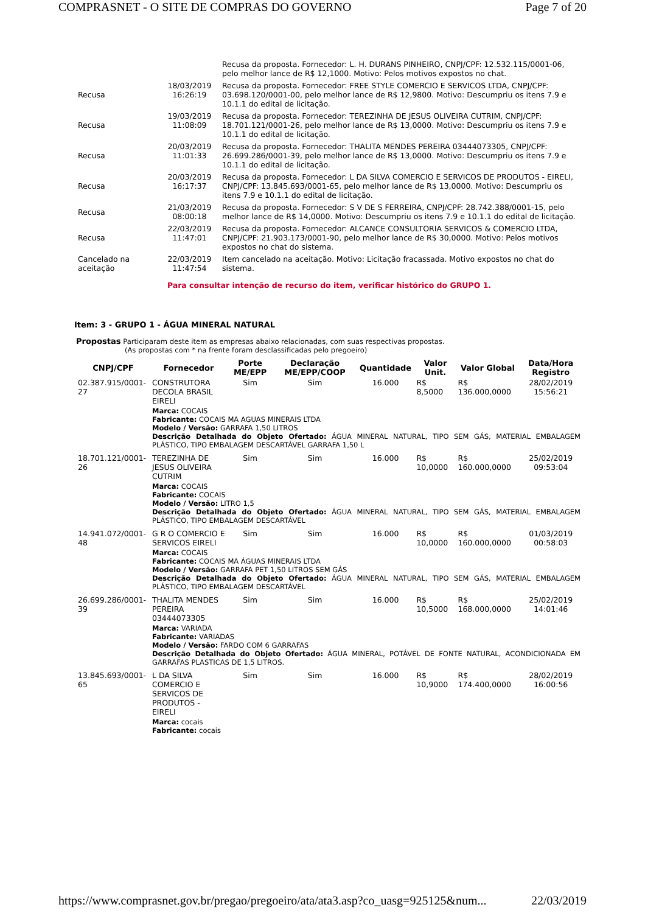COMPRASNET - O SITE DE COMPRAS DO GOVERNO Page 7 of 20
| | | Recusa da proposta. Fornecedor: L. H. DURANS PINHEIRO, CNPJ/CPF: 12.532.115/0001-06, pelo melhor lance de R$ 12,1000. Motivo: Pelos motivos expostos no chat. |
| Recusa | 18/03/2019 16:26:19 | Recusa da proposta. Fornecedor: FREE STYLE COMERCIO E SERVICOS LTDA, CNPJ/CPF: 03.698.120/0001-00, pelo melhor lance de R$ 12,9800. Motivo: Descumpriu os itens 7.9 e 10.1.1 do edital de licitação. |
| Recusa | 19/03/2019 11:08:09 | Recusa da proposta. Fornecedor: TEREZINHA DE JESUS OLIVEIRA CUTRIM, CNPJ/CPF: 18.701.121/0001-26, pelo melhor lance de R$ 13,0000. Motivo: Descumpriu os itens 7.9 e 10.1.1 do edital de licitação. |
| Recusa | 20/03/2019 11:01:33 | Recusa da proposta. Fornecedor: THALITA MENDES PEREIRA 03444073305, CNPJ/CPF: 26.699.286/0001-39, pelo melhor lance de R$ 13,0000. Motivo: Descumpriu os itens 7.9 e 10.1.1 do edital de licitação. |
| Recusa | 20/03/2019 16:17:37 | Recusa da proposta. Fornecedor: L DA SILVA COMERCIO E SERVICOS DE PRODUTOS - EIRELI, CNPJ/CPF: 13.845.693/0001-65, pelo melhor lance de R$ 13,0000. Motivo: Descumpriu os itens 7.9 e 10.1.1 do edital de licitação. |
| Recusa | 21/03/2019 08:00:18 | Recusa da proposta. Fornecedor: S V DE S FERREIRA, CNPJ/CPF: 28.742.388/0001-15, pelo melhor lance de R$ 14,0000. Motivo: Descumpriu os itens 7.9 e 10.1.1 do edital de licitação. |
| Recusa | 22/03/2019 11:47:01 | Recusa da proposta. Fornecedor: ALCANCE CONSULTORIA SERVICOS & COMERCIO LTDA, CNPJ/CPF: 21.903.173/0001-90, pelo melhor lance de R$ 30,0000. Motivo: Pelos motivos expostos no chat do sistema. |
| Cancelado na aceitação | 22/03/2019 11:47:54 | Item cancelado na aceitação. Motivo: Licitação fracassada. Motivo expostos no chat do sistema. |
Para consultar intenção de recurso do item, verificar histórico do GRUPO 1.
Item: 3 - GRUPO 1 - ÁGUA MINERAL NATURAL
Propostas Participaram deste item as empresas abaixo relacionadas, com suas respectivas propostas.
(As propostas com * na frente foram desclassificadas pelo pregoeiro)
| CNPJ/CPF | Fornecedor | Porte ME/EPP | Declaração ME/EPP/COOP | Quantidade | Valor Unit. | Valor Global | Data/Hora Registro |
| --- | --- | --- | --- | --- | --- | --- | --- |
| 02.387.915/0001-27 | CONSTRUTORA DECOLA BRASIL EIRELI | Sim | Sim | 16.000 | R$ 8,5000 | R$ 136.000,0000 | 28/02/2019 15:56:21 |
| | Marca: COCAIS Fabricante: COCAIS MA AGUAS MINERAIS LTDA Modelo / Versão: GARRAFA 1,50 LITROS Descrição Detalhada do Objeto Ofertado: ÁGUA MINERAL NATURAL, TIPO SEM GÁS, MATERIAL EMBALAGEM PLÁSTICO, TIPO EMBALAGEM DESCARTÁVEL GARRAFA 1,50 L | | | | | | |
| 18.701.121/0001-26 | TEREZINHA DE JESUS OLIVEIRA CUTRIM | Sim | Sim | 16.000 | R$ 10,0000 | R$ 160.000,0000 | 25/02/2019 09:53:04 |
| | Marca: COCAIS Fabricante: COCAIS Modelo / Versão: LITRO 1,5 Descrição Detalhada do Objeto Ofertado: ÁGUA MINERAL NATURAL, TIPO SEM GÁS, MATERIAL EMBALAGEM PLÁSTICO, TIPO EMBALAGEM DESCARTÁVEL | | | | | | |
| 14.941.072/0001-48 | G R O COMERCIO E SERVICOS EIRELI | Sim | Sim | 16.000 | R$ 10,0000 | R$ 160.000,0000 | 01/03/2019 00:58:03 |
| | Marca: COCAIS Fabricante: COCAIS MA ÁGUAS MINERAIS LTDA Modelo / Versão: GARRAFA PET 1,50 LITROS SEM GÁS Descrição Detalhada do Objeto Ofertado: ÁGUA MINERAL NATURAL, TIPO SEM GÁS, MATERIAL EMBALAGEM PLÁSTICO, TIPO EMBALAGEM DESCARTÁVEL | | | | | | |
| 26.699.286/0001-39 | THALITA MENDES PEREIRA 03444073305 | Sim | Sim | 16.000 | R$ 10,5000 | R$ 168.000,0000 | 25/02/2019 14:01:46 |
| | Marca: VARIADA Fabricante: VARIADAS Modelo / Versão: FARDO COM 6 GARRAFAS Descrição Detalhada do Objeto Ofertado: ÁGUA MINERAL, POTÁVEL DE FONTE NATURAL, ACONDICIONADA EM GARRAFAS PLASTICAS DE 1,5 LITROS. | | | | | | |
| 13.845.693/0001-65 | L DA SILVA COMERCIO E SERVICOS DE PRODUTOS - EIRELI | Sim | Sim | 16.000 | R$ 10,9000 | R$ 174.400,0000 | 28/02/2019 16:00:56 |
| | Marca: cocais Fabricante: cocais | | | | | | |
https://www.comprasnet.gov.br/pregao/pregoeiro/ata/ata3.asp?co_uasg=925125&num... 22/03/2019